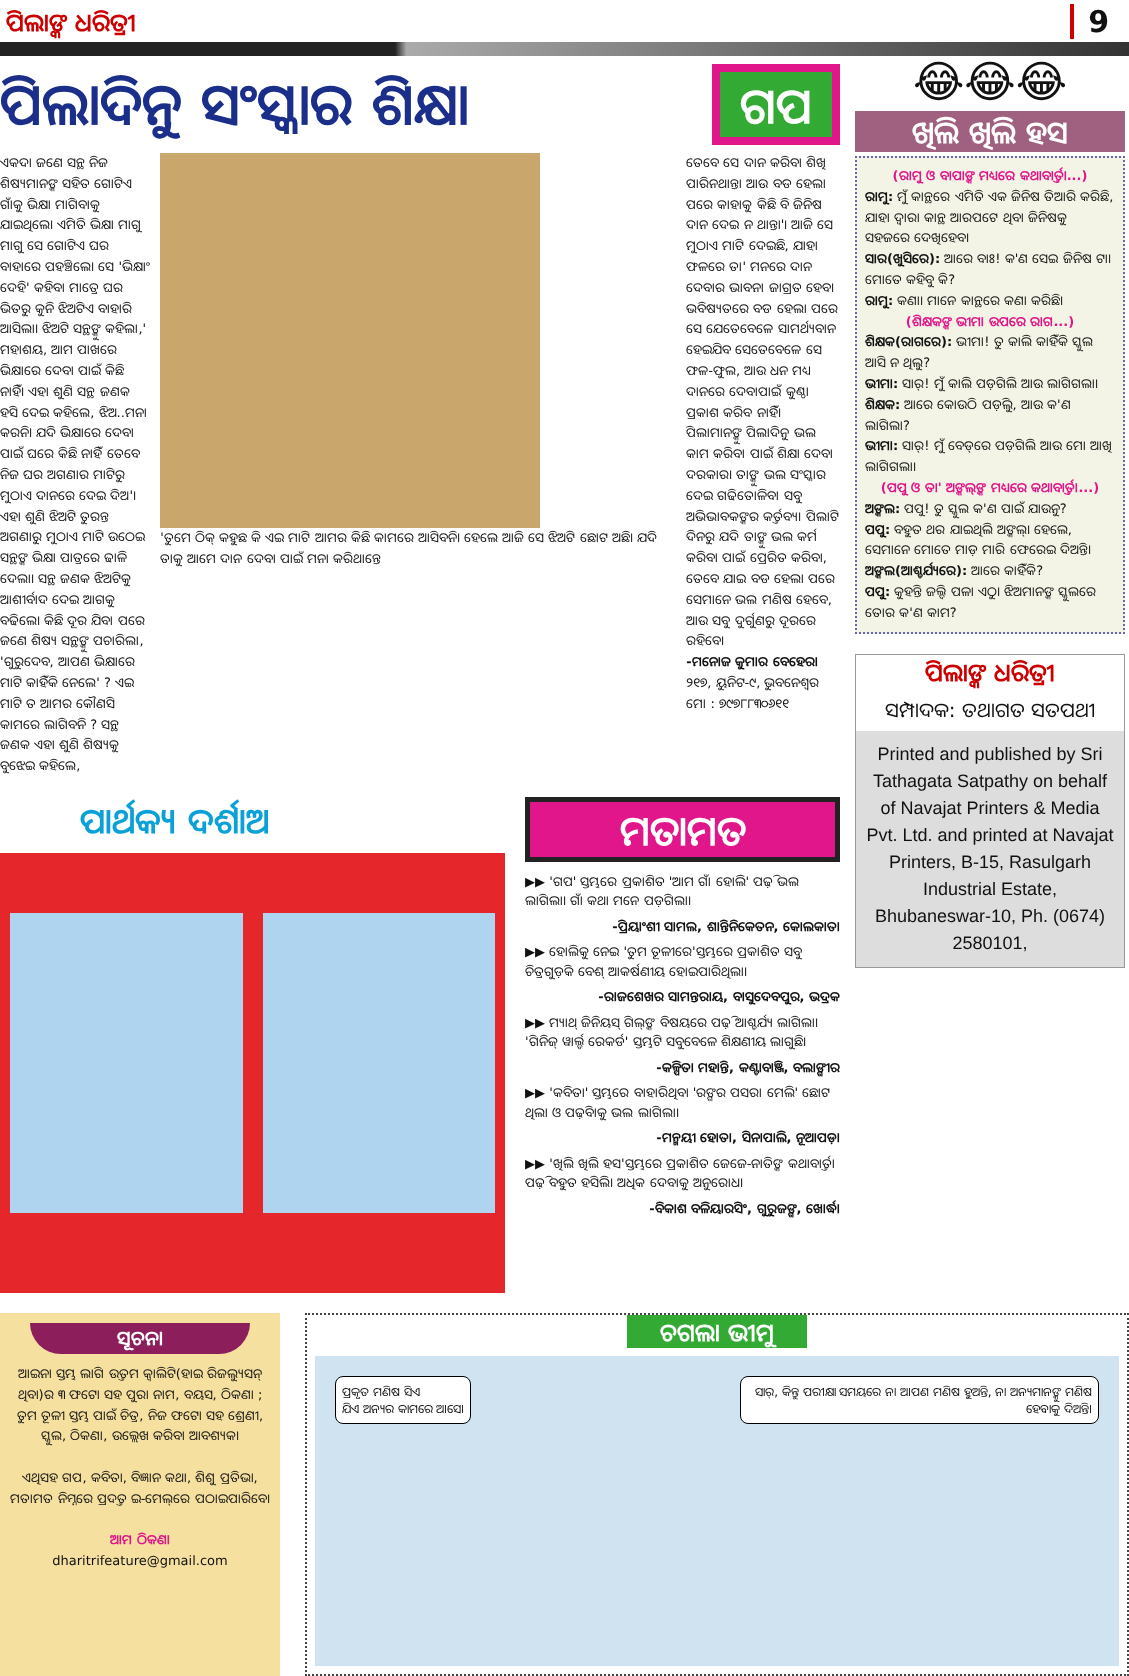ପିଲାଙ୍କ ଧରିତ୍ରୀ 9
ପିଲାଦିନୁ ସଂସ୍କାର ଶିକ୍ଷା ଗପ
ଏକଦା ଜଣେ ସନ୍ଥ ନିଜ ଶିଷ୍ୟମାନଙ୍କ ସହିତ ଗୋଟିଏ ଗାଁକୁ ଭିକ୍ଷା ମାଗିବାକୁ ଯାଇଥିଲେ। ଏମିତି ଭିକ୍ଷା ମାଗୁ ମାଗୁ ସେ ଗୋଟିଏ ଘର ବାହାରେ ପହଞ୍ଚିଲେ। ସେ 'ଭିକ୍ଷାଂ ଦେହି' କହିବା ମାତ୍ରେ ଘର ଭିତରୁ କୁନି ଝିଅଟିଏ ବାହାରି ଆସିଲା। ଝିଅଟି ସନ୍ଥଙ୍କୁ କହିଲା,' ମହାଶୟ, ଆମ ପାଖରେ ଭିକ୍ଷାରେ ଦେବା ପାଇଁ କିଛି ନାହିଁ। ଏହା ଶୁଣି ସନ୍ଥ ଜଣକ ହସି ଦେଇ କହିଲେ, ଝିଅ..ମନା କରନି। ଯଦି ଭିକ୍ଷାରେ ଦେବା ପାଇଁ ଘରେ କିଛି ନାହିଁ ତେବେ ନିଜ ଘର ଅଗଣାର ମାଟିରୁ ମୁଠାଏ ଦାନରେ ଦେଇ ଦିଅ'। ଏହା ଶୁଣି ଝିଅଟି ତୁରନ୍ତ ଅଗଣାରୁ ମୁଠାଏ ମାଟି ଉଠେଇ ସନ୍ଥଙ୍କ ଭିକ୍ଷା ପାତ୍ରରେ ଢାଳି ଦେଲା। ସନ୍ଥ ଜଣକ ଝିଅଟିକୁ ଆଶୀର୍ବାଦ ଦେଇ ଆଗକୁ ବଢିଲେ। କିଛି ଦୂର ଯିବା ପରେ ଜଣେ ଶିଷ୍ୟ ସନ୍ଥଙ୍କୁ ପଚାରିଲା, 'ଗୁରୁଦେବ, ଆପଣ ଭିକ୍ଷାରେ ମାଟି କାହିଁକି ନେଲେ' ? ଏଇ ମାଟି ତ ଆମର କୌଣସି କାମରେ ଲାଗିବନି ? ସନ୍ଥ ଜଣକ ଏହା ଶୁଣି ଶିଷ୍ୟକୁ ବୁଝେଇ କହିଲେ,
'ତୁମେ ଠିକ୍ କହୁଛ କି ଏଇ ମାଟି ଆମର କିଛି କାମରେ ଆସିବନି। ହେଲେ ଆଜି ସେ ଝିଅଟି ଛୋଟ ଅଛି। ଯଦି ତାକୁ ଆମେ ଦାନ ଦେବା ପାଇଁ ମନା କରିଥାନ୍ତେ
ତେବେ ସେ ଦାନ କରିବା ଶିଖି ପାରିନଥାନ୍ତା ଆଉ ବଡ ହେଲା ପରେ କାହାକୁ କିଛି ବି ଜିନିଷ ଦାନ ଦେଇ ନ ଥାନ୍ତା'। ଆଜି ସେ ମୁଠାଏ ମାଟି ଦେଇଛି, ଯାହା ଫଳରେ ତା' ମନରେ ଦାନ ଦେବାର ଭାବନା ଜାଗ୍ରତ ହେବ। ଭବିଷ୍ୟତରେ ବଡ ହେଲା ପରେ ସେ ଯେତେବେଳେ ସାମର୍ଥ୍ୟବାନ ହେଇଯିବ ସେତେବେଳେ ସେ ଫଳ-ଫୁଲ, ଆଉ ଧନ ମଧ୍ୟ ଦାନରେ ଦେବାପାଇଁ କୁଣ୍ଠା ପ୍ରକାଶ କରିବ ନାହିଁ।
ପିଲାମାନଙ୍କୁ ପିଲାଦିନୁ ଭଲ କାମ କରିବା ପାଇଁ ଶିକ୍ଷା ଦେବା ଦରକାର। ତାଙ୍କୁ ଭଲ ସଂସ୍କାର ଦେଇ ଗଢିତୋଳିବା ସବୁ ଅଭିଭାବକଙ୍କର କର୍ତ୍ତବ୍ୟ। ପିଲାଟି ଦିନରୁ ଯଦି ତାଙ୍କୁ ଭଲ କର୍ମ କରିବା ପାଇଁ ପ୍ରେରିତ କରିବା, ତେବେ ଯାଇ ବଡ ହେଲା ପରେ ସେମାନେ ଭଲ ମଣିଷ ହେବେ, ଆଉ ସବୁ ଦୁର୍ଗୁଣରୁ ଦୂରରେ ରହିବେ।
-ମନୋଜ କୁମାର ବେହେରା
୨୧୭, ୟୁନିଟ-୯, ଭୁବନେଶ୍ୱର
ମୋ : ୭୯୭୮୮୩୦୬୧୧
ପାର୍ଥକ୍ୟ ଦର୍ଶାଅ
ମତାମତ
▶▶ 'ଗପ' ସ୍ତମ୍ଭରେ ପ୍ରକାଶିତ 'ଆମ ଗାଁ ହୋଲି' ପଢ଼ି ଭଲ ଲାଗିଲା। ଗାଁ କଥା ମନେ ପଡ଼ିଗଲା।
-ପ୍ରିୟାଂଶୀ ସାମଲ, ଶାନ୍ତିନିକେତନ, କୋଲକାତା
▶▶ ହୋଲିକୁ ନେଇ 'ତୁମ ତୂଳୀରେ'ସ୍ତମ୍ଭରେ ପ୍ରକାଶିତ ସବୁ ଚିତ୍ରଗୁଡ଼ିକ ବେଶ୍ ଆକର୍ଷଣୀୟ ହୋଇପାରିଥିଲା।
-ରାଜଶେଖର ସାମନ୍ତରାୟ, ବାସୁଦେବପୁର, ଭଦ୍ରକ
▶▶ ମ୍ୟାଥ୍ ଜିନିୟସ୍ ଗିଲ୍‌ଙ୍କ ବିଷୟରେ ପଢ଼ି ଆଶ୍ଚର୍ଯ୍ୟ ଲାଗିଲା। 'ଗିନିଜ୍ ୱାର୍ଲ୍ଡ ରେକର୍ଡ' ସ୍ତମ୍ଭଟି ସବୁବେଳେ ଶିକ୍ଷଣୀୟ ଲାଗୁଛି।
-କଳ୍ପିତା ମହାନ୍ତି, କଣ୍ଟାବାଞ୍ଜି, ବଲାଙ୍ଗୀର
▶▶ 'କବିତା' ସ୍ତମ୍ଭରେ ବାହାରିଥିବା 'ରଙ୍ଗର ପସରା ମେଲି' ଛୋଟ ଥିଲା ଓ ପଢ଼ିବାକୁ ଭଲ ଲାଗିଲା।
-ମନ୍ମୟୀ ହୋତା, ସିନାପାଲି, ନୂଆପଡ଼ା
▶▶ 'ଖିଲି ଖିଲି ହସ'ସ୍ତମ୍ଭରେ ପ୍ରକାଶିତ ଜେଜେ-ନାତିଙ୍କ କଥାବାର୍ତ୍ତା ପଢ଼ି ବହୁତ ହସିଲି। ଅଧିକ ଦେବାକୁ ଅନୁରୋଧ।
-ବିକାଶ ବଳିୟାରସିଂ, ଗୁରୁଜଙ୍ଗ, ଖୋର୍ଦ୍ଧା
😂😂😂
ଖିଲି ଖିଲି ହସ
(ରାମୁ ଓ ବାପାଙ୍କ ମଧ୍ୟରେ କଥାବାର୍ତ୍ତା...)
ରାମୁ: ମୁଁ କାନ୍ଥରେ ଏମିତି ଏକ ଜିନିଷ ତିଆରି କରିଛି, ଯାହା ଦ୍ୱାରା କାନ୍ଥ ଆରପଟେ ଥିବା ଜିନିଷକୁ ସହଜରେ ଦେଖିହେବ।
ସାର(ଖୁସିରେ): ଆରେ ବାଃ! କ'ଣ ସେଇ ଜିନିଷ ଟା। ମୋତେ କହିବୁ କି?
ରାମୁ: କଣା। ମାନେ କାନ୍ଥରେ କଣା କରିଛି।
(ଶିକ୍ଷକଙ୍କ ଭୀମା ଉପରେ ରାଗ...)
ଶିକ୍ଷକ(ରାଗରେ): ଭୀମା! ତୁ କାଲି କାହିଁକି ସ୍କୁଲ ଆସି ନ ଥିଲୁ?
ଭୀମା: ସାର୍! ମୁଁ କାଲି ପଡ଼ିଗଲି ଆଉ ଲାଗିଗଲା।
ଶିକ୍ଷକ: ଆରେ କୋଉଠି ପଡ଼ିଲୁ, ଆଉ କ'ଣ ଲାଗିଲା?
ଭୀମା: ସାର୍! ମୁଁ ବେଡ୍‌ରେ ପଡ଼ିଗଲି ଆଉ ମୋ ଆଖି ଲାଗିଗଲା।
(ପପୁ ଓ ତା' ଅଙ୍କଲ୍‌ଙ୍କ ମଧ୍ୟରେ କଥାବାର୍ତ୍ତା...)
ଅଙ୍କଲ: ପପୁ! ତୁ ସ୍କୁଲ କ'ଣ ପାଇଁ ଯାଉନୁ?
ପପୁ: ବହୁତ ଥର ଯାଇଥିଲି ଅଙ୍କଲ୍। ହେଲେ, ସେମାନେ ମୋତେ ମାଡ଼ ମାରି ଫେରେଇ ଦିଅନ୍ତି।
ଅଙ୍କଲ(ଆଶ୍ଚର୍ଯ୍ୟରେ): ଆରେ କାହିଁକି?
ପପୁ: କୁହନ୍ତି ଜଲ୍ଦି ପଳା ଏଠୁ। ଝିଅମାନଙ୍କ ସ୍କୁଲରେ ତୋର କ'ଣ କାମ?
ପିଲାଙ୍କ ଧରିତ୍ରୀ
ସମ୍ପାଦକ: ତଥାଗତ ସତପଥୀ
Printed and published by Sri Tathagata Satpathy on behalf of Navajat Printers & Media Pvt. Ltd. and printed at Navajat Printers, B-15, Rasulgarh Industrial Estate, Bhubaneswar-10, Ph. (0674) 2580101,
ସୂଚନା
ଆଇନା ସ୍ତମ୍ଭ ଲାଗି ଉତ୍ତମ କ୍ୱାଲିଟି(ହାଇ ରିଜଲ୍ୟୁସନ୍ ଥିବା)ର ୩ ଫଟୋ ସହ ପୁରା ନାମ, ବୟସ, ଠିକଣା ; ତୁମ ତୂଳୀ ସ୍ତମ୍ଭ ପାଇଁ ଚିତ୍ର, ନିଜ ଫଟୋ ସହ ଶ୍ରେଣୀ, ସ୍କୁଲ, ଠିକଣା, ଉଲ୍ଲେଖ କରିବା ଆବଶ୍ୟକ।
ଏଥିସହ ଗପ, କବିତା, ବିଜ୍ଞାନ କଥା, ଶିଶୁ ପ୍ରତିଭା, ମତାମତ ନିମ୍ନରେ ପ୍ରଦତ୍ତ ଇ-ମେଲ୍‌ରେ ପଠାଇପାରିବେ।
ଆମ ଠିକଣା
dharitrifeature@gmail.com
ଚଗଲା ଭୀମୁ
ପ୍ରକୃତ ମଣିଷ ସିଏ
ଯିଏ ଅନ୍ୟର କାମରେ ଆସେ।
ସାର୍, କିନ୍ତୁ ପରୀକ୍ଷା ସମୟରେ ନା ଆପଣ ମଣିଷ ହୁଅନ୍ତି, ନା ଅନ୍ୟମାନଙ୍କୁ ମଣିଷ ହେବାକୁ ଦିଅନ୍ତି।